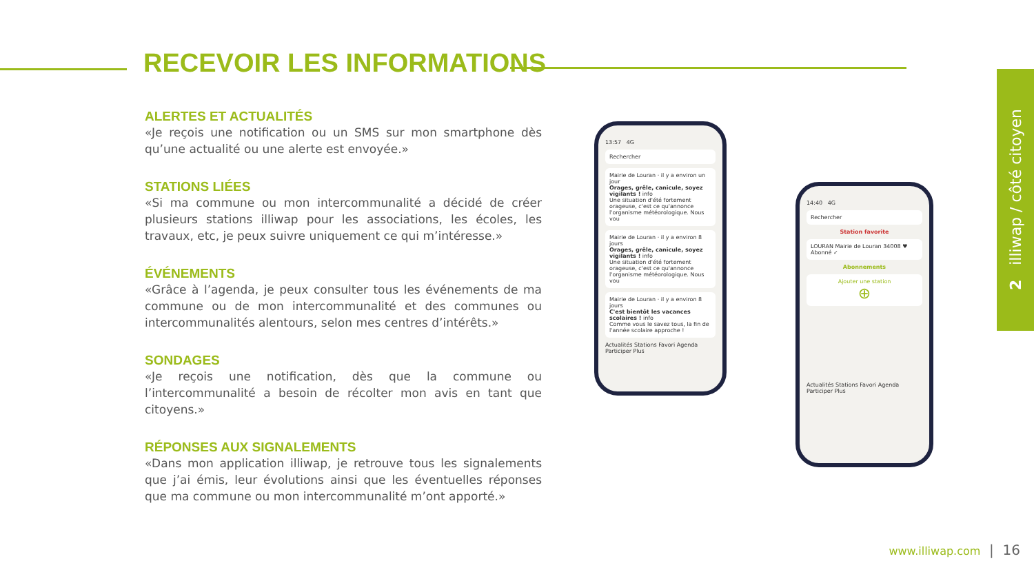RECEVOIR LES INFORMATIONS
ALERTES ET ACTUALITÉS
«Je reçois une notification ou un SMS sur mon smartphone dès qu’une actualité ou une alerte est envoyée.»
STATIONS LIÉES
«Si ma commune ou mon intercommunalité a décidé de créer plusieurs stations illiwap pour les associations, les écoles, les travaux, etc, je peux suivre uniquement ce qui m’intéresse.»
ÉVÉNEMENTS
«Grâce à l’agenda, je peux consulter tous les événements de ma commune ou de mon intercommunalité et des communes ou intercommunalités alentours, selon mes centres d’intérêts.»
SONDAGES
«Je reçois une notification, dès que la commune ou l’intercommunalité a besoin de récolter mon avis en tant que citoyens.»
RÉPONSES AUX SIGNALEMENTS
«Dans mon application illiwap, je retrouve tous les signalements que j’ai émis, leur évolutions ainsi que les éventuelles réponses que ma commune ou mon intercommunalité m’ont apporté.»
13:57 4G
Rechercher
Mairie de Louran · il y a environ un jour
Orages, grêle, canicule, soyez vigilants ! info
Une situation d'été fortement orageuse, c'est ce qu'annonce l'organisme météorologique. Nous vou
Mairie de Louran · il y a environ 8 jours
Orages, grêle, canicule, soyez vigilants ! info
Une situation d'été fortement orageuse, c'est ce qu'annonce l'organisme météorologique. Nous vou
Mairie de Louran · il y a environ 8 jours
C'est bientôt les vacances scolaires ! info
Comme vous le savez tous, la fin de l'année scolaire approche !
Actualités Stations Favori Agenda Participer Plus
14:40 4G
Rechercher
Station favorite
LOURAN Mairie de Louran 34008 ♥ Abonné ✓
Abonnements
Ajouter une station
⊕
Actualités Stations Favori Agenda Participer Plus
2 illiwap / côté citoyen
www.illiwap.com | 16